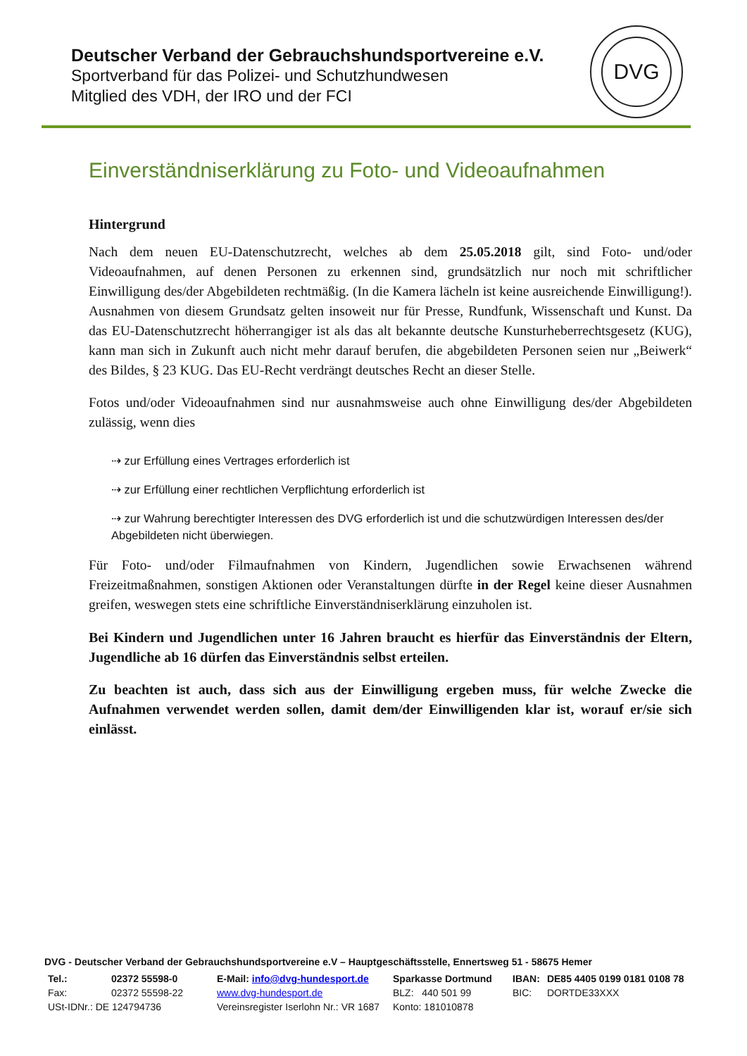Deutscher Verband der Gebrauchshundsportvereine e.V.
Sportverband für das Polizei- und Schutzhundwesen
Mitglied des VDH, der IRO und der FCI
DVG
Einverständniserklärung zu Foto- und Videoaufnahmen
Hintergrund
Nach dem neuen EU-Datenschutzrecht, welches ab dem 25.05.2018 gilt, sind Foto- und/oder Videoaufnahmen, auf denen Personen zu erkennen sind, grundsätzlich nur noch mit schriftlicher Einwilligung des/der Abgebildeten rechtmäßig. (In die Kamera lächeln ist keine ausreichende Einwilligung!). Ausnahmen von diesem Grundsatz gelten insoweit nur für Presse, Rundfunk, Wissenschaft und Kunst. Da das EU-Datenschutzrecht höherrangiger ist als das alt bekannte deutsche Kunsturheberrechtsgesetz (KUG), kann man sich in Zukunft auch nicht mehr darauf berufen, die abgebildeten Personen seien nur „Beiwerk“ des Bildes, § 23 KUG. Das EU-Recht verdrängt deutsches Recht an dieser Stelle.
Fotos und/oder Videoaufnahmen sind nur ausnahmsweise auch ohne Einwilligung des/der Abgebildeten zulässig, wenn dies
⇢ zur Erfüllung eines Vertrages erforderlich ist
⇢ zur Erfüllung einer rechtlichen Verpflichtung erforderlich ist
⇢ zur Wahrung berechtigter Interessen des DVG erforderlich ist und die schutzwürdigen Interessen des/der Abgebildeten nicht überwiegen.
Für Foto- und/oder Filmaufnahmen von Kindern, Jugendlichen sowie Erwachsenen während Freizeitmaßnahmen, sonstigen Aktionen oder Veranstaltungen dürfte in der Regel keine dieser Ausnahmen greifen, weswegen stets eine schriftliche Einverständniserklärung einzuholen ist.
Bei Kindern und Jugendlichen unter 16 Jahren braucht es hierfür das Einverständnis der Eltern, Jugendliche ab 16 dürfen das Einverständnis selbst erteilen.
Zu beachten ist auch, dass sich aus der Einwilligung ergeben muss, für welche Zwecke die Aufnahmen verwendet werden sollen, damit dem/der Einwilligenden klar ist, worauf er/sie sich einlässt.
DVG - Deutscher Verband der Gebrauchshundsportvereine e.V – Hauptgeschäftsstelle, Ennertsweg 51 - 58675 Hemer
| Tel.: | 02372 55598-0 | E-Mail: info@dvg-hundesport.de | Sparkasse Dortmund | IBAN: | DE85 4405 0199 0181 0108 78 |
| Fax: | 02372 55598-22 | www.dvg-hundesport.de | BLZ: 440 501 99 | BIC: | DORTDE33XXX |
| USt-IDNr.: DE 124794736 | | Vereinsregister Iserlohn Nr.: VR 1687 | Konto: 181010878 | | |